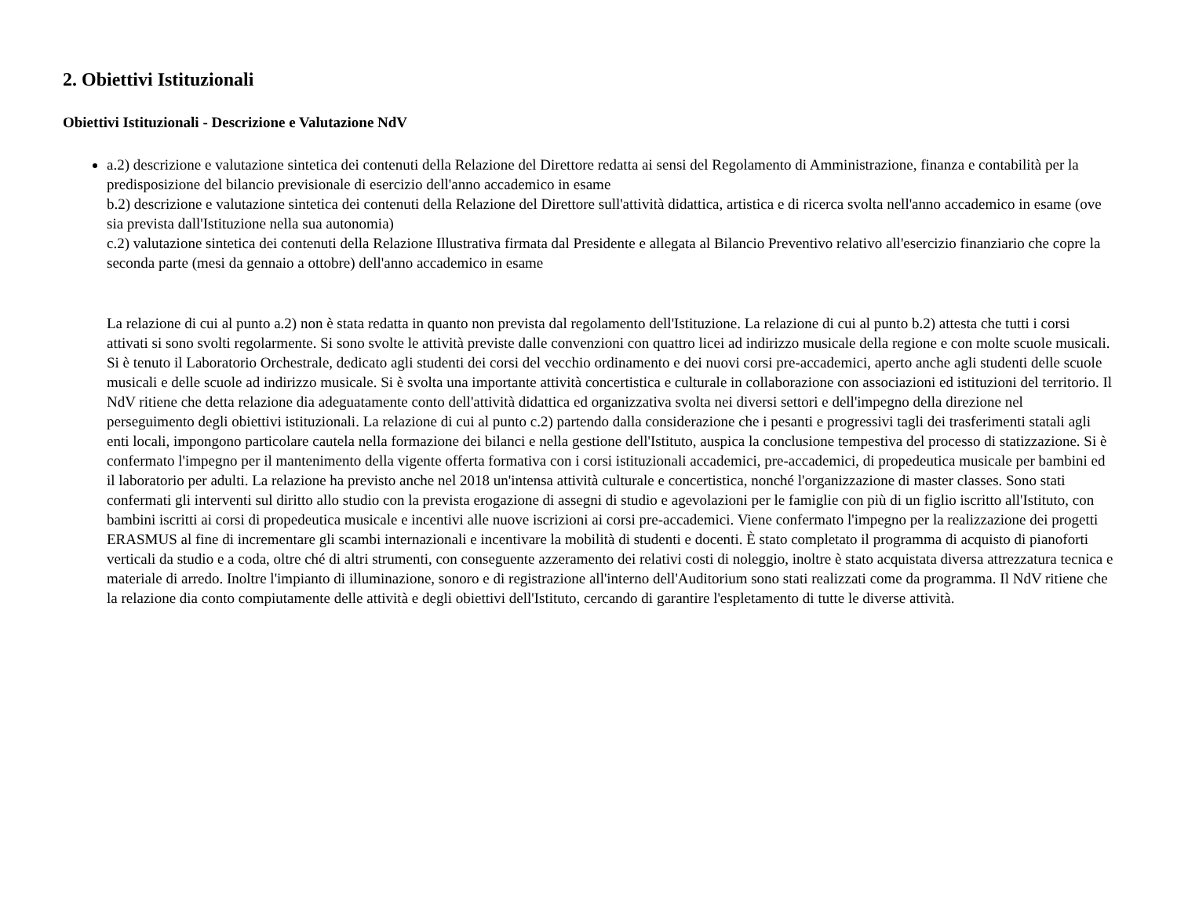2. Obiettivi Istituzionali
Obiettivi Istituzionali - Descrizione e Valutazione NdV
a.2) descrizione e valutazione sintetica dei contenuti della Relazione del Direttore redatta ai sensi del Regolamento di Amministrazione, finanza e contabilità per la predisposizione del bilancio previsionale di esercizio dell'anno accademico in esame
b.2) descrizione e valutazione sintetica dei contenuti della Relazione del Direttore sull'attività didattica, artistica e di ricerca svolta nell'anno accademico in esame (ove sia prevista dall'Istituzione nella sua autonomia)
c.2) valutazione sintetica dei contenuti della Relazione Illustrativa firmata dal Presidente e allegata al Bilancio Preventivo relativo all'esercizio finanziario che copre la seconda parte (mesi da gennaio a ottobre) dell'anno accademico in esame
La relazione di cui al punto a.2) non è stata redatta in quanto non prevista dal regolamento dell'Istituzione. La relazione di cui al punto b.2) attesta che tutti i corsi attivati si sono svolti regolarmente. Si sono svolte le attività previste dalle convenzioni con quattro licei ad indirizzo musicale della regione e con molte scuole musicali. Si è tenuto il Laboratorio Orchestrale, dedicato agli studenti dei corsi del vecchio ordinamento e dei nuovi corsi pre-accademici, aperto anche agli studenti delle scuole musicali e delle scuole ad indirizzo musicale. Si è svolta una importante attività concertistica e culturale in collaborazione con associazioni ed istituzioni del territorio. Il NdV ritiene che detta relazione dia adeguatamente conto dell'attività didattica ed organizzativa svolta nei diversi settori e dell'impegno della direzione nel perseguimento degli obiettivi istituzionali. La relazione di cui al punto c.2) partendo dalla considerazione che i pesanti e progressivi tagli dei trasferimenti statali agli enti locali, impongono particolare cautela nella formazione dei bilanci e nella gestione dell'Istituto, auspica la conclusione tempestiva del processo di statizzazione. Si è confermato l'impegno per il mantenimento della vigente offerta formativa con i corsi istituzionali accademici, pre-accademici, di propedeutica musicale per bambini ed il laboratorio per adulti. La relazione ha previsto anche nel 2018 un'intensa attività culturale e concertistica, nonché l'organizzazione di master classes. Sono stati confermati gli interventi sul diritto allo studio con la prevista erogazione di assegni di studio e agevolazioni per le famiglie con più di un figlio iscritto all'Istituto, con bambini iscritti ai corsi di propedeutica musicale e incentivi alle nuove iscrizioni ai corsi pre-accademici. Viene confermato l'impegno per la realizzazione dei progetti ERASMUS al fine di incrementare gli scambi internazionali e incentivare la mobilità di studenti e docenti. È stato completato il programma di acquisto di pianoforti verticali da studio e a coda, oltre ché di altri strumenti, con conseguente azzeramento dei relativi costi di noleggio, inoltre è stato acquistata diversa attrezzatura tecnica e materiale di arredo. Inoltre l'impianto di illuminazione, sonoro e di registrazione all'interno dell'Auditorium sono stati realizzati come da programma. Il NdV ritiene che la relazione dia conto compiutamente delle attività e degli obiettivi dell'Istituto, cercando di garantire l'espletamento di tutte le diverse attività.